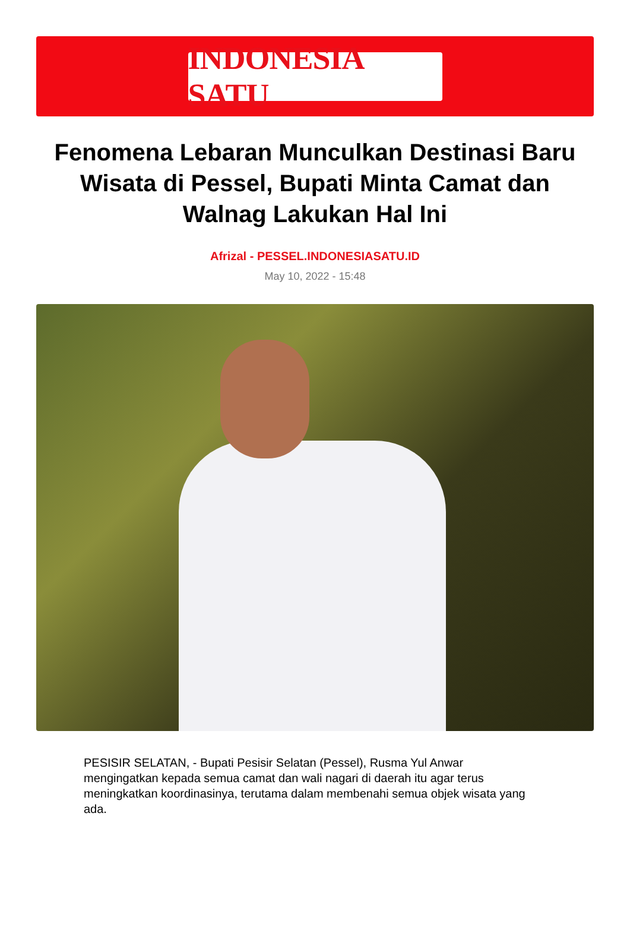INDONESIA SATU
Fenomena Lebaran Munculkan Destinasi Baru Wisata di Pessel, Bupati Minta Camat dan Walnag Lakukan Hal Ini
Afrizal - PESSEL.INDONESIASATU.ID
May 10, 2022 - 15:48
PESISIR SELATAN, - Bupati Pesisir Selatan (Pessel), Rusma Yul Anwar mengingatkan kepada semua camat dan wali nagari di daerah itu agar terus meningkatkan koordinasinya, terutama dalam membenahi semua objek wisata yang ada.